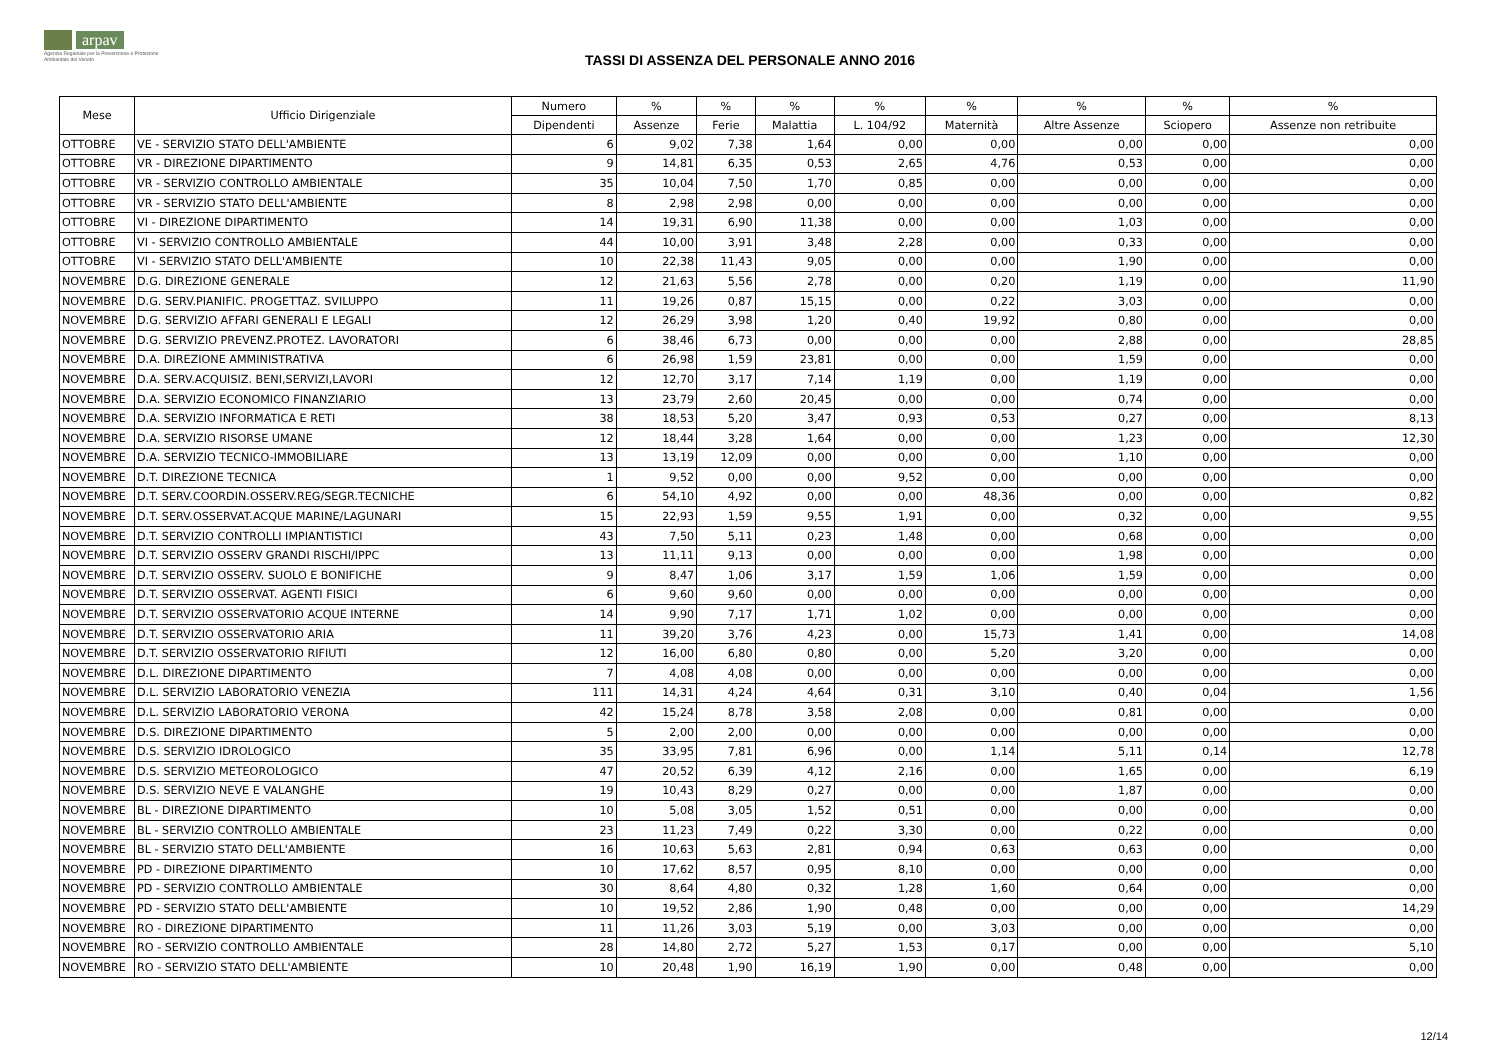arpav
Agenzia Regionale per la Prevenzione e Protezione Ambientale del Veneto
TASSI DI ASSENZA DEL PERSONALE ANNO 2016
| Mese | Ufficio Dirigenziale | Numero | % | % | % | % | % | % | % | % |
| --- | --- | --- | --- | --- | --- | --- | --- | --- | --- | --- |
| | | Dipendenti | Assenze | Ferie | Malattia | L. 104/92 | Maternità | Altre Assenze | Sciopero | Assenze non retribuite |
| OTTOBRE | VE - SERVIZIO STATO DELL'AMBIENTE | 6 | 9,02 | 7,38 | 1,64 | 0,00 | 0,00 | 0,00 | 0,00 | 0,00 |
| OTTOBRE | VR - DIREZIONE DIPARTIMENTO | 9 | 14,81 | 6,35 | 0,53 | 2,65 | 4,76 | 0,53 | 0,00 | 0,00 |
| OTTOBRE | VR - SERVIZIO CONTROLLO AMBIENTALE | 35 | 10,04 | 7,50 | 1,70 | 0,85 | 0,00 | 0,00 | 0,00 | 0,00 |
| OTTOBRE | VR - SERVIZIO STATO DELL'AMBIENTE | 8 | 2,98 | 2,98 | 0,00 | 0,00 | 0,00 | 0,00 | 0,00 | 0,00 |
| OTTOBRE | VI - DIREZIONE DIPARTIMENTO | 14 | 19,31 | 6,90 | 11,38 | 0,00 | 0,00 | 1,03 | 0,00 | 0,00 |
| OTTOBRE | VI - SERVIZIO CONTROLLO AMBIENTALE | 44 | 10,00 | 3,91 | 3,48 | 2,28 | 0,00 | 0,33 | 0,00 | 0,00 |
| OTTOBRE | VI - SERVIZIO STATO DELL'AMBIENTE | 10 | 22,38 | 11,43 | 9,05 | 0,00 | 0,00 | 1,90 | 0,00 | 0,00 |
| NOVEMBRE | D.G. DIREZIONE GENERALE | 12 | 21,63 | 5,56 | 2,78 | 0,00 | 0,20 | 1,19 | 0,00 | 11,90 |
| NOVEMBRE | D.G. SERV.PIANIFIC. PROGETTAZ. SVILUPPO | 11 | 19,26 | 0,87 | 15,15 | 0,00 | 0,22 | 3,03 | 0,00 | 0,00 |
| NOVEMBRE | D.G. SERVIZIO AFFARI GENERALI E LEGALI | 12 | 26,29 | 3,98 | 1,20 | 0,40 | 19,92 | 0,80 | 0,00 | 0,00 |
| NOVEMBRE | D.G. SERVIZIO PREVENZ.PROTEZ. LAVORATORI | 6 | 38,46 | 6,73 | 0,00 | 0,00 | 0,00 | 2,88 | 0,00 | 28,85 |
| NOVEMBRE | D.A. DIREZIONE AMMINISTRATIVA | 6 | 26,98 | 1,59 | 23,81 | 0,00 | 0,00 | 1,59 | 0,00 | 0,00 |
| NOVEMBRE | D.A. SERV.ACQUISIZ. BENI,SERVIZI,LAVORI | 12 | 12,70 | 3,17 | 7,14 | 1,19 | 0,00 | 1,19 | 0,00 | 0,00 |
| NOVEMBRE | D.A. SERVIZIO ECONOMICO FINANZIARIO | 13 | 23,79 | 2,60 | 20,45 | 0,00 | 0,00 | 0,74 | 0,00 | 0,00 |
| NOVEMBRE | D.A. SERVIZIO INFORMATICA E RETI | 38 | 18,53 | 5,20 | 3,47 | 0,93 | 0,53 | 0,27 | 0,00 | 8,13 |
| NOVEMBRE | D.A. SERVIZIO RISORSE UMANE | 12 | 18,44 | 3,28 | 1,64 | 0,00 | 0,00 | 1,23 | 0,00 | 12,30 |
| NOVEMBRE | D.A. SERVIZIO TECNICO-IMMOBILIARE | 13 | 13,19 | 12,09 | 0,00 | 0,00 | 0,00 | 1,10 | 0,00 | 0,00 |
| NOVEMBRE | D.T. DIREZIONE TECNICA | 1 | 9,52 | 0,00 | 0,00 | 9,52 | 0,00 | 0,00 | 0,00 | 0,00 |
| NOVEMBRE | D.T. SERV.COORDIN.OSSERV.REG/SEGR.TECNICHE | 6 | 54,10 | 4,92 | 0,00 | 0,00 | 48,36 | 0,00 | 0,00 | 0,82 |
| NOVEMBRE | D.T. SERV.OSSERVAT.ACQUE MARINE/LAGUNARI | 15 | 22,93 | 1,59 | 9,55 | 1,91 | 0,00 | 0,32 | 0,00 | 9,55 |
| NOVEMBRE | D.T. SERVIZIO CONTROLLI IMPIANTISTICI | 43 | 7,50 | 5,11 | 0,23 | 1,48 | 0,00 | 0,68 | 0,00 | 0,00 |
| NOVEMBRE | D.T. SERVIZIO OSSERV GRANDI RISCHI/IPPC | 13 | 11,11 | 9,13 | 0,00 | 0,00 | 0,00 | 1,98 | 0,00 | 0,00 |
| NOVEMBRE | D.T. SERVIZIO OSSERV. SUOLO E BONIFICHE | 9 | 8,47 | 1,06 | 3,17 | 1,59 | 1,06 | 1,59 | 0,00 | 0,00 |
| NOVEMBRE | D.T. SERVIZIO OSSERVAT. AGENTI FISICI | 6 | 9,60 | 9,60 | 0,00 | 0,00 | 0,00 | 0,00 | 0,00 | 0,00 |
| NOVEMBRE | D.T. SERVIZIO OSSERVATORIO ACQUE INTERNE | 14 | 9,90 | 7,17 | 1,71 | 1,02 | 0,00 | 0,00 | 0,00 | 0,00 |
| NOVEMBRE | D.T. SERVIZIO OSSERVATORIO ARIA | 11 | 39,20 | 3,76 | 4,23 | 0,00 | 15,73 | 1,41 | 0,00 | 14,08 |
| NOVEMBRE | D.T. SERVIZIO OSSERVATORIO RIFIUTI | 12 | 16,00 | 6,80 | 0,80 | 0,00 | 5,20 | 3,20 | 0,00 | 0,00 |
| NOVEMBRE | D.L. DIREZIONE DIPARTIMENTO | 7 | 4,08 | 4,08 | 0,00 | 0,00 | 0,00 | 0,00 | 0,00 | 0,00 |
| NOVEMBRE | D.L. SERVIZIO LABORATORIO VENEZIA | 111 | 14,31 | 4,24 | 4,64 | 0,31 | 3,10 | 0,40 | 0,04 | 1,56 |
| NOVEMBRE | D.L. SERVIZIO LABORATORIO VERONA | 42 | 15,24 | 8,78 | 3,58 | 2,08 | 0,00 | 0,81 | 0,00 | 0,00 |
| NOVEMBRE | D.S. DIREZIONE DIPARTIMENTO | 5 | 2,00 | 2,00 | 0,00 | 0,00 | 0,00 | 0,00 | 0,00 | 0,00 |
| NOVEMBRE | D.S. SERVIZIO IDROLOGICO | 35 | 33,95 | 7,81 | 6,96 | 0,00 | 1,14 | 5,11 | 0,14 | 12,78 |
| NOVEMBRE | D.S. SERVIZIO METEOROLOGICO | 47 | 20,52 | 6,39 | 4,12 | 2,16 | 0,00 | 1,65 | 0,00 | 6,19 |
| NOVEMBRE | D.S. SERVIZIO NEVE E VALANGHE | 19 | 10,43 | 8,29 | 0,27 | 0,00 | 0,00 | 1,87 | 0,00 | 0,00 |
| NOVEMBRE | BL - DIREZIONE DIPARTIMENTO | 10 | 5,08 | 3,05 | 1,52 | 0,51 | 0,00 | 0,00 | 0,00 | 0,00 |
| NOVEMBRE | BL - SERVIZIO CONTROLLO AMBIENTALE | 23 | 11,23 | 7,49 | 0,22 | 3,30 | 0,00 | 0,22 | 0,00 | 0,00 |
| NOVEMBRE | BL - SERVIZIO STATO DELL'AMBIENTE | 16 | 10,63 | 5,63 | 2,81 | 0,94 | 0,63 | 0,63 | 0,00 | 0,00 |
| NOVEMBRE | PD - DIREZIONE DIPARTIMENTO | 10 | 17,62 | 8,57 | 0,95 | 8,10 | 0,00 | 0,00 | 0,00 | 0,00 |
| NOVEMBRE | PD - SERVIZIO CONTROLLO AMBIENTALE | 30 | 8,64 | 4,80 | 0,32 | 1,28 | 1,60 | 0,64 | 0,00 | 0,00 |
| NOVEMBRE | PD - SERVIZIO STATO DELL'AMBIENTE | 10 | 19,52 | 2,86 | 1,90 | 0,48 | 0,00 | 0,00 | 0,00 | 14,29 |
| NOVEMBRE | RO - DIREZIONE DIPARTIMENTO | 11 | 11,26 | 3,03 | 5,19 | 0,00 | 3,03 | 0,00 | 0,00 | 0,00 |
| NOVEMBRE | RO - SERVIZIO CONTROLLO AMBIENTALE | 28 | 14,80 | 2,72 | 5,27 | 1,53 | 0,17 | 0,00 | 0,00 | 5,10 |
| NOVEMBRE | RO - SERVIZIO STATO DELL'AMBIENTE | 10 | 20,48 | 1,90 | 16,19 | 1,90 | 0,00 | 0,48 | 0,00 | 0,00 |
12/14